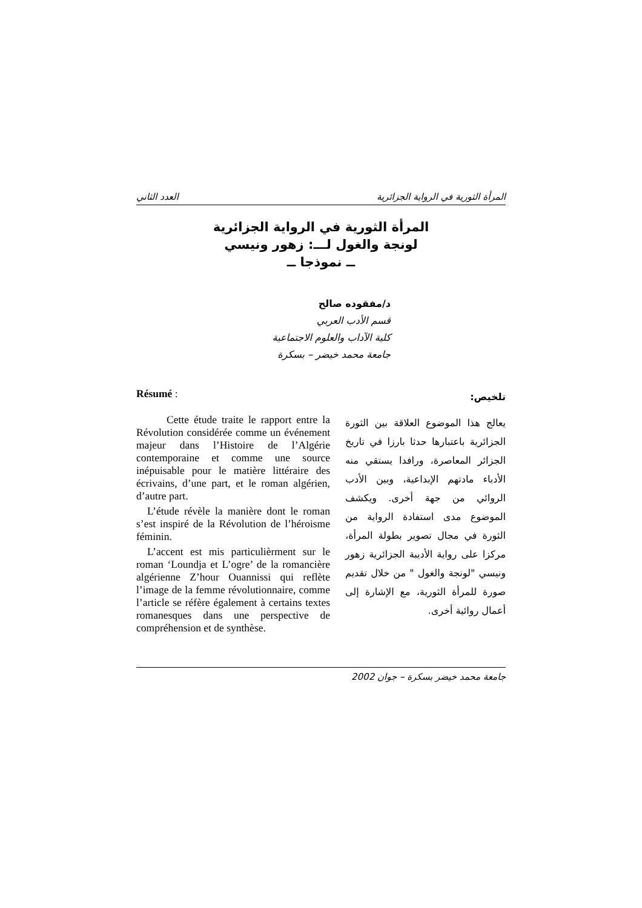المرأة الثورية في الرواية الجزائرية العدد الثاني
المرأة الثورية في الرواية الجزائرية
لونجة والغول لـــ: زهور ونيسي
ــ نموذجا ــ
د/مفقوده صالح
قسم الأدب العربي
كلية الآداب والعلوم الاجتماعية
جامعة محمد خيضر – بسكرة
Résumé :
Cette étude traite le rapport entre la Révolution considérée comme un événement majeur dans l’Histoire de l’Algérie contemporaine et comme une source inépuisable pour le matière littéraire des écrivains, d’une part, et le roman algérien, d’autre part.
L’étude révèle la manière dont le roman s’est inspiré de la Révolution de l’héroisme féminin.
L’accent est mis particulièrment sur le roman ‘Loundja et L’ogre’ de la romancière algérienne Z’hour Ouannissi qui reflète l’image de la femme révolutionnaire, comme l’article se réfère également à certains textes romanesques dans une perspective de compréhension et de synthèse.
تلخيص:
يعالج هذا الموضوع العلاقة بين الثورة الجزائرية باعتبارها حدثا بارزا في تاريخ الجزائر المعاصرة، ورافدا يستقي منه الأدباء مادتهم الإبداعية، وبين الأدب الروائي من جهة أخرى. ويكشف الموضوع مدى استفادة الرواية من الثورة في مجال تصوير بطولة المرأة، مركزا على رواية الأديبة الجزائرية زهور ونيسي "لونجة والغول " من خلال تقديم صورة للمرأة الثورية، مع الإشارة إلى أعمال روائية أخرى.
جامعة محمد خيضر بسكرة – جوان 2002